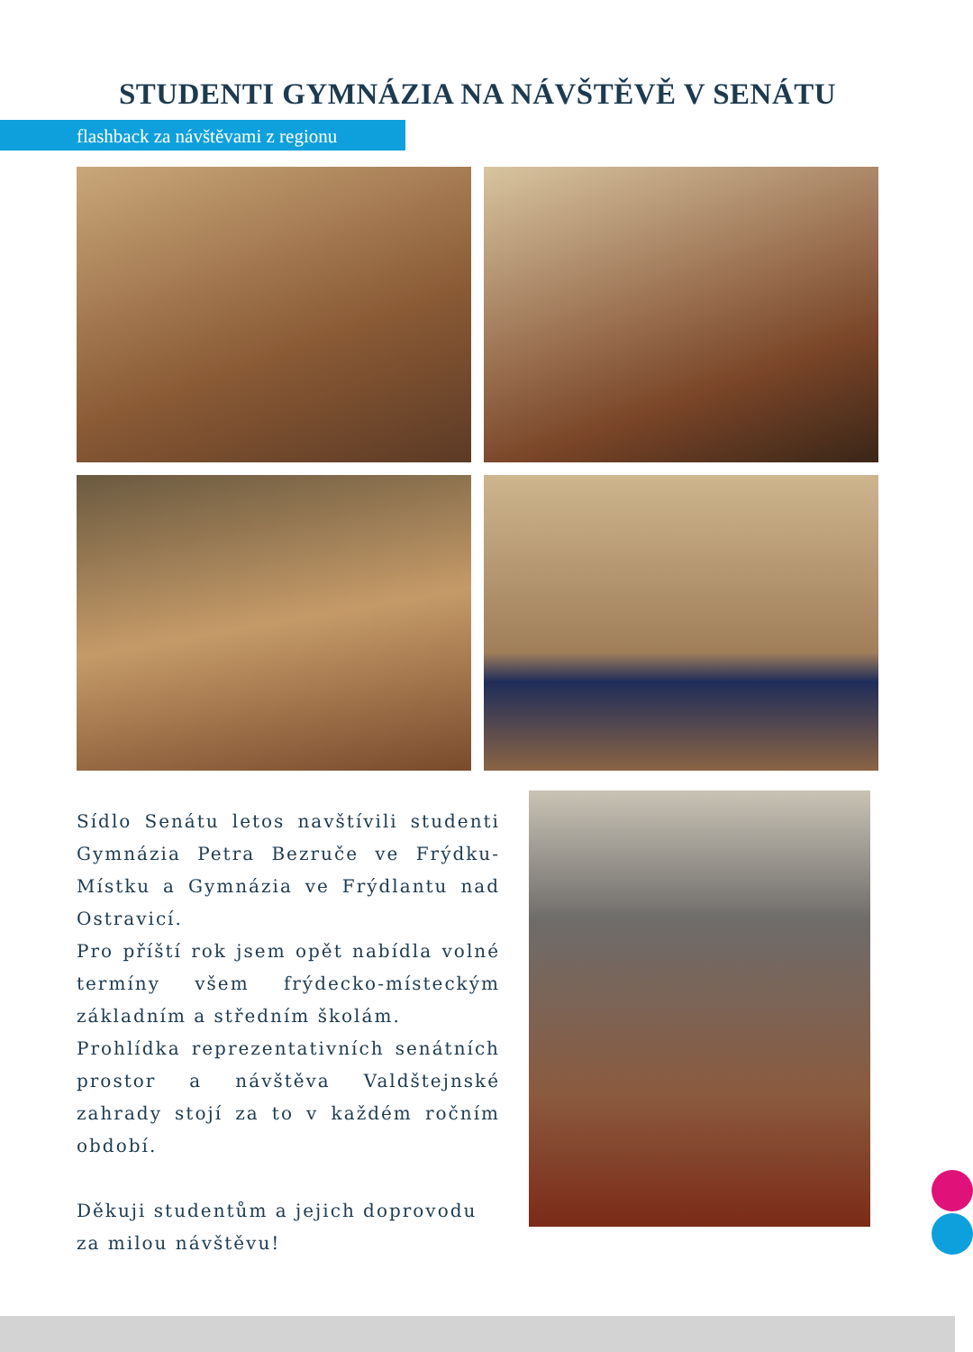STUDENTI GYMNÁZIA NA NÁVŠTĚVĚ V SENÁTU
flashback za návštěvami z regionu
Sídlo Senátu letos navštívili studenti Gymnázia Petra Bezruče ve Frýdku-Místku a Gymnázia ve Frýdlantu nad Ostravicí.
Pro příští rok jsem opět nabídla volné termíny všem frýdecko-místeckým základním a středním školám.
Prohlídka reprezentativních senátních prostor a návštěva Valdštejnské zahrady stojí za to v každém ročním období.
Děkuji studentům a jejich doprovodu
za milou návštěvu!